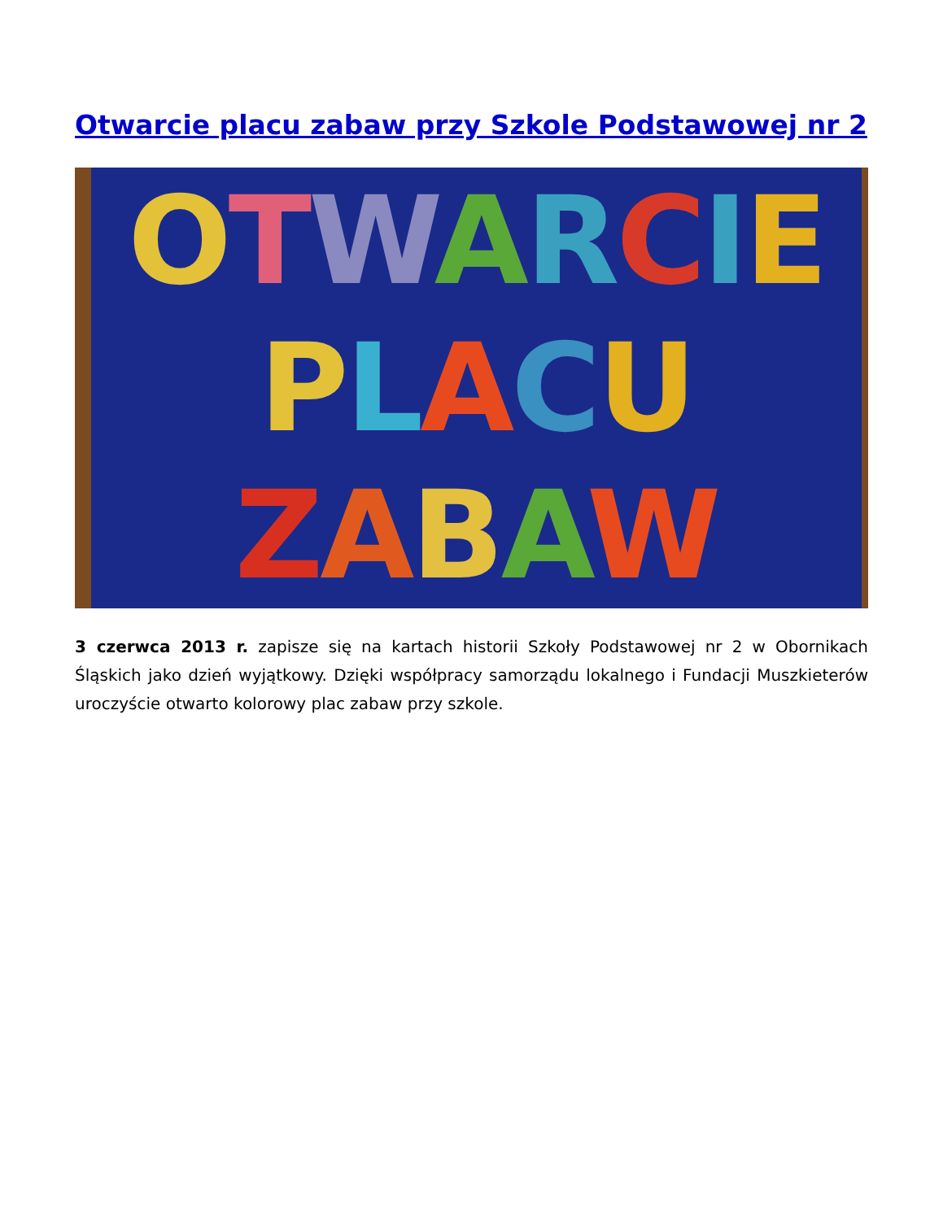Otwarcie placu zabaw przy Szkole Podstawowej nr 2
OTWARCIE
PLACU
ZABAW
3 czerwca 2013 r. zapisze się na kartach historii Szkoły Podstawowej nr 2 w Obornikach Śląskich jako dzień wyjątkowy. Dzięki współpracy samorządu lokalnego i Fundacji Muszkieterów uroczyście otwarto kolorowy plac zabaw przy szkole.